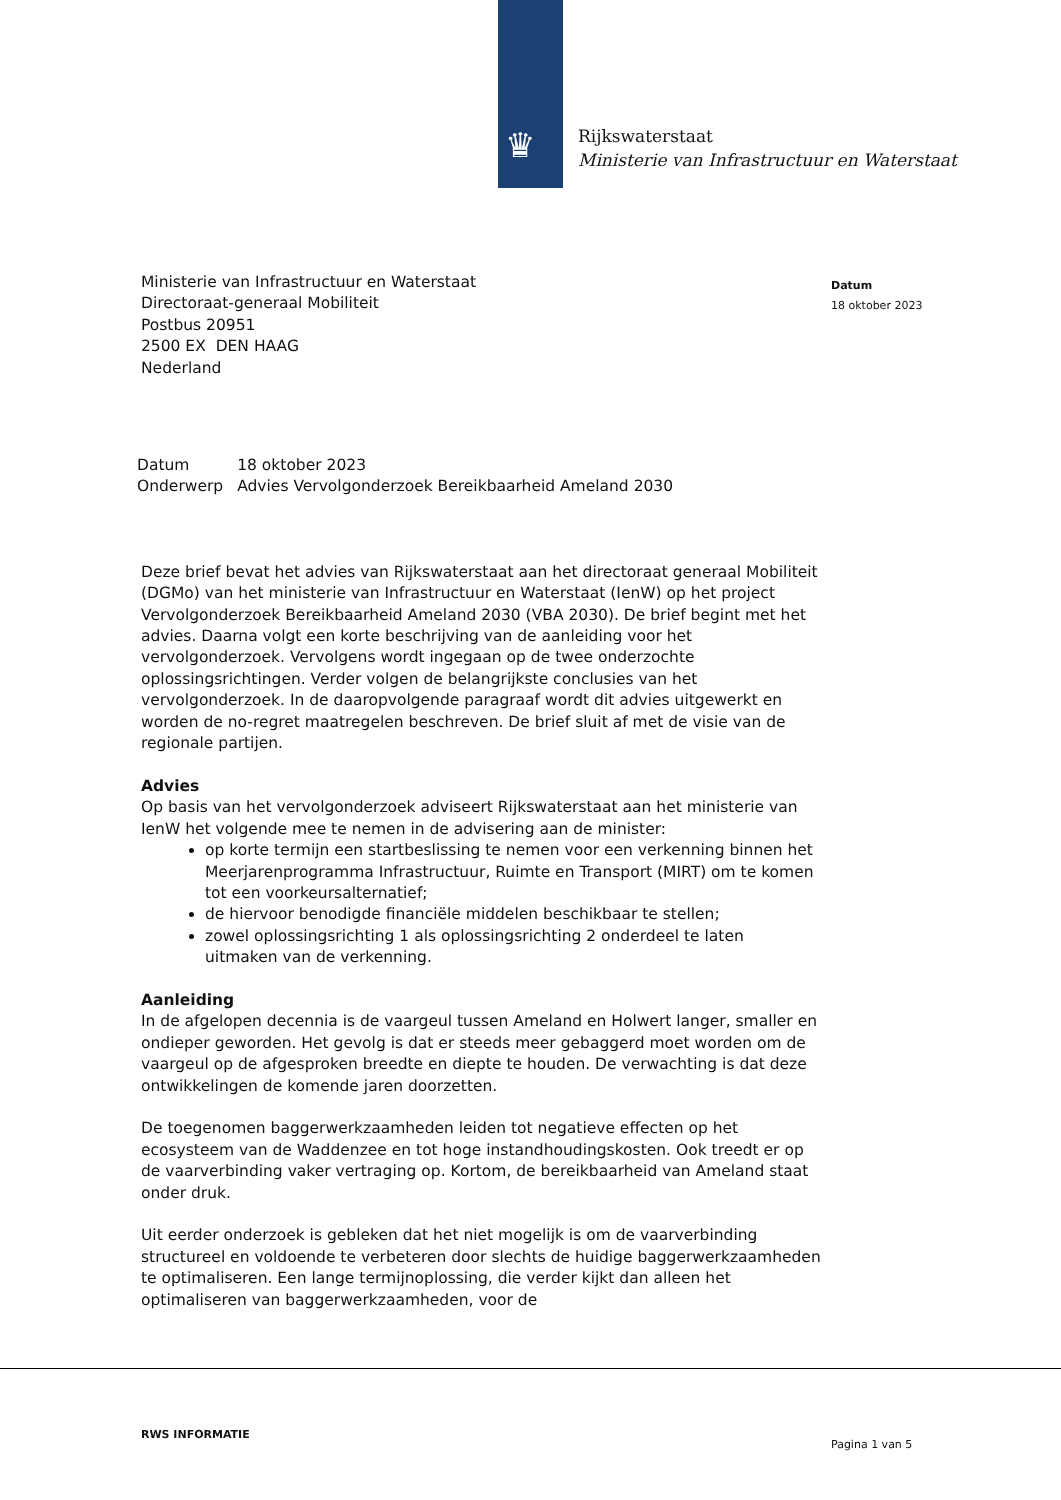♛
Rijkswaterstaat
Ministerie van Infrastructuur en Waterstaat
Datum
18 oktober 2023
Ministerie van Infrastructuur en Waterstaat
Directoraat-generaal Mobiliteit
Postbus 20951
2500 EX DEN HAAG
Nederland
| Datum | 18 oktober 2023 |
| Onderwerp | Advies Vervolgonderzoek Bereikbaarheid Ameland 2030 |
Deze brief bevat het advies van Rijkswaterstaat aan het directoraat generaal Mobiliteit (DGMo) van het ministerie van Infrastructuur en Waterstaat (IenW) op het project Vervolgonderzoek Bereikbaarheid Ameland 2030 (VBA 2030). De brief begint met het advies. Daarna volgt een korte beschrijving van de aanleiding voor het vervolgonderzoek. Vervolgens wordt ingegaan op de twee onderzochte oplossingsrichtingen. Verder volgen de belangrijkste conclusies van het vervolgonderzoek. In de daaropvolgende paragraaf wordt dit advies uitgewerkt en worden de no-regret maatregelen beschreven. De brief sluit af met de visie van de regionale partijen.
Advies
Op basis van het vervolgonderzoek adviseert Rijkswaterstaat aan het ministerie van IenW het volgende mee te nemen in de advisering aan de minister:
op korte termijn een startbeslissing te nemen voor een verkenning binnen het Meerjarenprogramma Infrastructuur, Ruimte en Transport (MIRT) om te komen tot een voorkeursalternatief;
de hiervoor benodigde financiële middelen beschikbaar te stellen;
zowel oplossingsrichting 1 als oplossingsrichting 2 onderdeel te laten uitmaken van de verkenning.
Aanleiding
In de afgelopen decennia is de vaargeul tussen Ameland en Holwert langer, smaller en ondieper geworden. Het gevolg is dat er steeds meer gebaggerd moet worden om de vaargeul op de afgesproken breedte en diepte te houden. De verwachting is dat deze ontwikkelingen de komende jaren doorzetten.
De toegenomen baggerwerkzaamheden leiden tot negatieve effecten op het ecosysteem van de Waddenzee en tot hoge instandhoudingskosten. Ook treedt er op de vaarverbinding vaker vertraging op. Kortom, de bereikbaarheid van Ameland staat onder druk.
Uit eerder onderzoek is gebleken dat het niet mogelijk is om de vaarverbinding structureel en voldoende te verbeteren door slechts de huidige baggerwerkzaamheden te optimaliseren. Een lange termijnoplossing, die verder kijkt dan alleen het optimaliseren van baggerwerkzaamheden, voor de
RWS INFORMATIE
Pagina 1 van 5